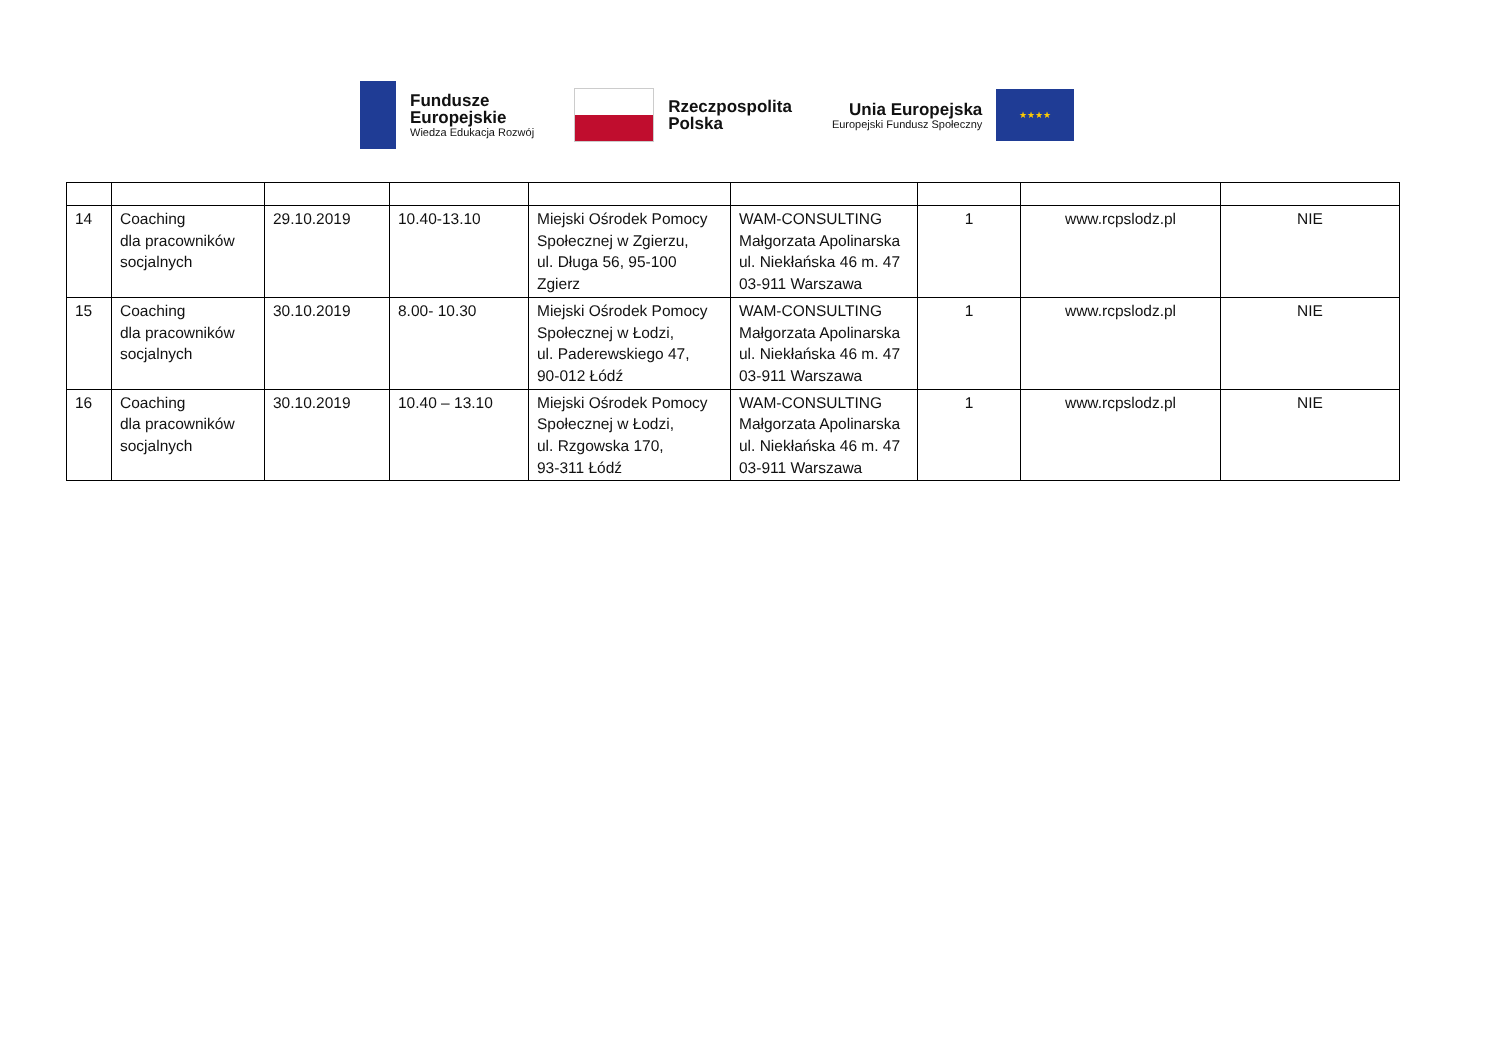Fundusze
Europejskie
Wiedza Edukacja Rozwój
Rzeczpospolita
Polska
Unia Europejska
Europejski Fundusz Społeczny
★★★★
| 14 | Coaching dla pracowników socjalnych | 29.10.2019 | 10.40-13.10 | Miejski Ośrodek Pomocy Społecznej w Zgierzu, ul. Długa 56, 95-100 Zgierz | WAM-CONSULTING Małgorzata Apolinarska ul. Niekłańska 46 m. 47 03-911 Warszawa | 1 | www.rcpslodz.pl | NIE |
| 15 | Coaching dla pracowników socjalnych | 30.10.2019 | 8.00- 10.30 | Miejski Ośrodek Pomocy Społecznej w Łodzi, ul. Paderewskiego 47, 90-012 Łódź | WAM-CONSULTING Małgorzata Apolinarska ul. Niekłańska 46 m. 47 03-911 Warszawa | 1 | www.rcpslodz.pl | NIE |
| 16 | Coaching dla pracowników socjalnych | 30.10.2019 | 10.40 – 13.10 | Miejski Ośrodek Pomocy Społecznej w Łodzi, ul. Rzgowska 170, 93-311 Łódź | WAM-CONSULTING Małgorzata Apolinarska ul. Niekłańska 46 m. 47 03-911 Warszawa | 1 | www.rcpslodz.pl | NIE |